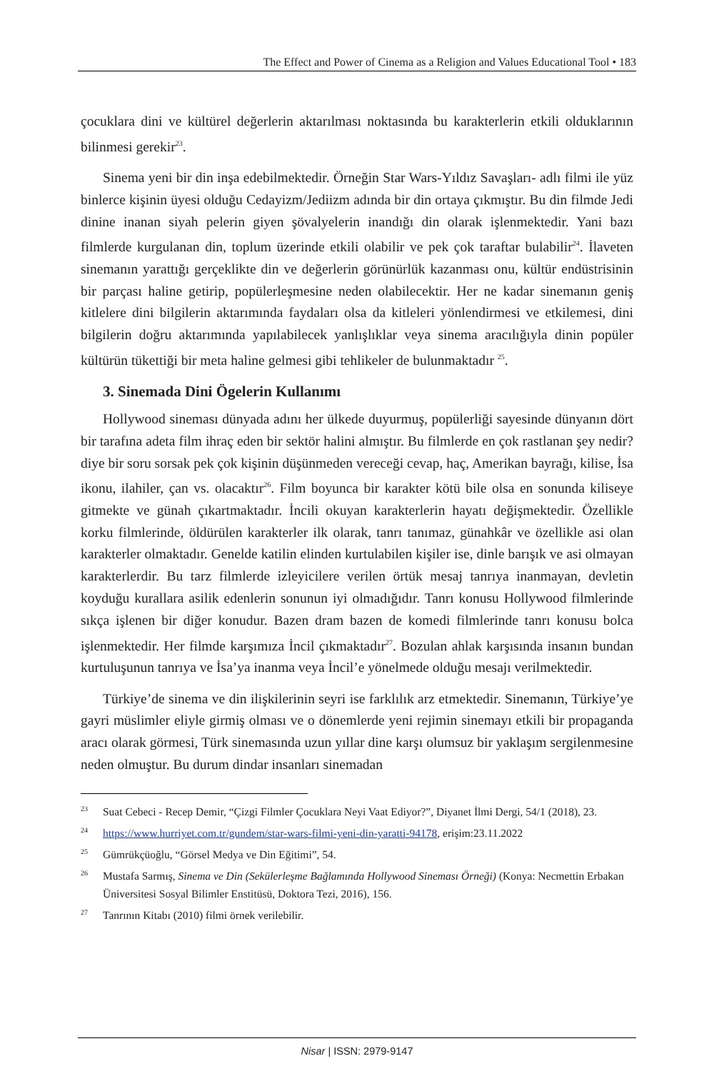The Effect and Power of Cinema as a Religion and Values Educational Tool • 183
çocuklara dini ve kültürel değerlerin aktarılması noktasında bu karakterlerin etkili olduklarının bilinmesi gerekir<sup>23</sup>.
Sinema yeni bir din inşa edebilmektedir. Örneğin Star Wars-Yıldız Savaşları- adlı filmi ile yüz binlerce kişinin üyesi olduğu Cedayizm/Jediizm adında bir din ortaya çıkmıştır. Bu din filmde Jedi dinine inanan siyah pelerin giyen şövalyelerin inandığı din olarak işlenmektedir. Yani bazı filmlerde kurgulanan din, toplum üzerinde etkili olabilir ve pek çok taraftar bulabilir<sup>24</sup>. İlaveten sinemanın yarattığı gerçeklikte din ve değerlerin görünürlük kazanması onu, kültür endüstrisinin bir parçası haline getirip, popülerleşmesine neden olabilecektir. Her ne kadar sinemanın geniş kitlelere dini bilgilerin aktarımında faydaları olsa da kitleleri yönlendirmesi ve etkilemesi, dini bilgilerin doğru aktarımında yapılabilecek yanlışlıklar veya sinema aracılığıyla dinin popüler kültürün tükettiği bir meta haline gelmesi gibi tehlikeler de bulunmaktadır <sup>25</sup>.
3. Sinemada Dini Ögelerin Kullanımı
Hollywood sineması dünyada adını her ülkede duyurmuş, popülerliği sayesinde dünyanın dört bir tarafına adeta film ihraç eden bir sektör halini almıştır. Bu filmlerde en çok rastlanan şey nedir? diye bir soru sorsak pek çok kişinin düşünmeden vereceği cevap, haç, Amerikan bayrağı, kilise, İsa ikonu, ilahiler, çan vs. olacaktır<sup>26</sup>. Film boyunca bir karakter kötü bile olsa en sonunda kiliseye gitmekte ve günah çıkartmaktadır. İncili okuyan karakterlerin hayatı değişmektedir. Özellikle korku filmlerinde, öldürülen karakterler ilk olarak, tanrı tanımaz, günahkâr ve özellikle asi olan karakterler olmaktadır. Genelde katilin elinden kurtulabilen kişiler ise, dinle barışık ve asi olmayan karakterlerdir. Bu tarz filmlerde izleyicilere verilen örtük mesaj tanrıya inanmayan, devletin koyduğu kurallara asilik edenlerin sonunun iyi olmadığıdır. Tanrı konusu Hollywood filmlerinde sıkça işlenen bir diğer konudur. Bazen dram bazen de komedi filmlerinde tanrı konusu bolca işlenmektedir. Her filmde karşımıza İncil çıkmaktadır<sup>27</sup>. Bozulan ahlak karşısında insanın bundan kurtuluşunun tanrıya ve İsa’ya inanma veya İncil’e yönelmede olduğu mesajı verilmektedir.
Türkiye’de sinema ve din ilişkilerinin seyri ise farklılık arz etmektedir. Sinemanın, Türkiye’ye gayri müslimler eliyle girmiş olması ve o dönemlerde yeni rejimin sinemayı etkili bir propaganda aracı olarak görmesi, Türk sinemasında uzun yıllar dine karşı olumsuz bir yaklaşım sergilenmesine neden olmuştur. Bu durum dindar insanları sinemadan
23
Suat Cebeci - Recep Demir, “Çizgi Filmler Çocuklara Neyi Vaat Ediyor?”, Diyanet İlmi Dergi, 54/1 (2018), 23.
24
https://www.hurriyet.com.tr/gundem/star-wars-filmi-yeni-din-yaratti-94178, erişim:23.11.2022
25
Gümrükçüoğlu, “Görsel Medya ve Din Eğitimi”, 54.
26
Mustafa Sarmış, Sinema ve Din (Sekülerleşme Bağlamında Hollywood Sineması Örneği) (Konya: Necmettin Erbakan Üniversitesi Sosyal Bilimler Enstitüsü, Doktora Tezi, 2016), 156.
27
Tanrının Kitabı (2010) filmi örnek verilebilir.
Nisar | ISSN: 2979-9147